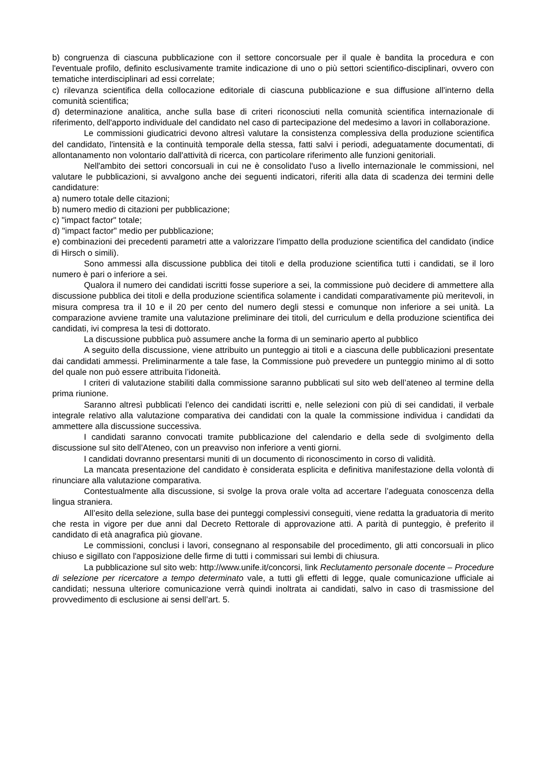b) congruenza di ciascuna pubblicazione con il settore concorsuale per il quale è bandita la procedura e con l'eventuale profilo, definito esclusivamente tramite indicazione di uno o più settori scientifico-disciplinari, ovvero con tematiche interdisciplinari ad essi correlate;
c) rilevanza scientifica della collocazione editoriale di ciascuna pubblicazione e sua diffusione all'interno della comunità scientifica;
d) determinazione analitica, anche sulla base di criteri riconosciuti nella comunità scientifica internazionale di riferimento, dell'apporto individuale del candidato nel caso di partecipazione del medesimo a lavori in collaborazione.
Le commissioni giudicatrici devono altresì valutare la consistenza complessiva della produzione scientifica del candidato, l'intensità e la continuità temporale della stessa, fatti salvi i periodi, adeguatamente documentati, di allontanamento non volontario dall'attività di ricerca, con particolare riferimento alle funzioni genitoriali.
Nell'ambito dei settori concorsuali in cui ne è consolidato l'uso a livello internazionale le commissioni, nel valutare le pubblicazioni, si avvalgono anche dei seguenti indicatori, riferiti alla data di scadenza dei termini delle candidature:
a) numero totale delle citazioni;
b) numero medio di citazioni per pubblicazione;
c) "impact factor" totale;
d) "impact factor" medio per pubblicazione;
e) combinazioni dei precedenti parametri atte a valorizzare l'impatto della produzione scientifica del candidato (indice di Hirsch o simili).
Sono ammessi alla discussione pubblica dei titoli e della produzione scientifica tutti i candidati, se il loro numero è pari o inferiore a sei.
Qualora il numero dei candidati iscritti fosse superiore a sei, la commissione può decidere di ammettere alla discussione pubblica dei titoli e della produzione scientifica solamente i candidati comparativamente più meritevoli, in misura compresa tra il 10 e il 20 per cento del numero degli stessi e comunque non inferiore a sei unità. La comparazione avviene tramite una valutazione preliminare dei titoli, del curriculum e della produzione scientifica dei candidati, ivi compresa la tesi di dottorato.
La discussione pubblica può assumere anche la forma di un seminario aperto al pubblico
A seguito della discussione, viene attribuito un punteggio ai titoli e a ciascuna delle pubblicazioni presentate dai candidati ammessi. Preliminarmente a tale fase, la Commissione può prevedere un punteggio minimo al di sotto del quale non può essere attribuita l’idoneità.
I criteri di valutazione stabiliti dalla commissione saranno pubblicati sul sito web dell’ateneo al termine della prima riunione.
Saranno altresì pubblicati l’elenco dei candidati iscritti e, nelle selezioni con più di sei candidati, il verbale integrale relativo alla valutazione comparativa dei candidati con la quale la commissione individua i candidati da ammettere alla discussione successiva.
I candidati saranno convocati tramite pubblicazione del calendario e della sede di svolgimento della discussione sul sito dell’Ateneo, con un preavviso non inferiore a venti giorni.
I candidati dovranno presentarsi muniti di un documento di riconoscimento in corso di validità.
La mancata presentazione del candidato è considerata esplicita e definitiva manifestazione della volontà di rinunciare alla valutazione comparativa.
Contestualmente alla discussione, si svolge la prova orale volta ad accertare l’adeguata conoscenza della lingua straniera.
All’esito della selezione, sulla base dei punteggi complessivi conseguiti, viene redatta la graduatoria di merito che resta in vigore per due anni dal Decreto Rettorale di approvazione atti. A parità di punteggio, è preferito il candidato di età anagrafica più giovane.
Le commissioni, conclusi i lavori, consegnano al responsabile del procedimento, gli atti concorsuali in plico chiuso e sigillato con l'apposizione delle firme di tutti i commissari sui lembi di chiusura.
La pubblicazione sul sito web: http://www.unife.it/concorsi, link Reclutamento personale docente – Procedure di selezione per ricercatore a tempo determinato vale, a tutti gli effetti di legge, quale comunicazione ufficiale ai candidati; nessuna ulteriore comunicazione verrà quindi inoltrata ai candidati, salvo in caso di trasmissione del provvedimento di esclusione ai sensi dell’art. 5.